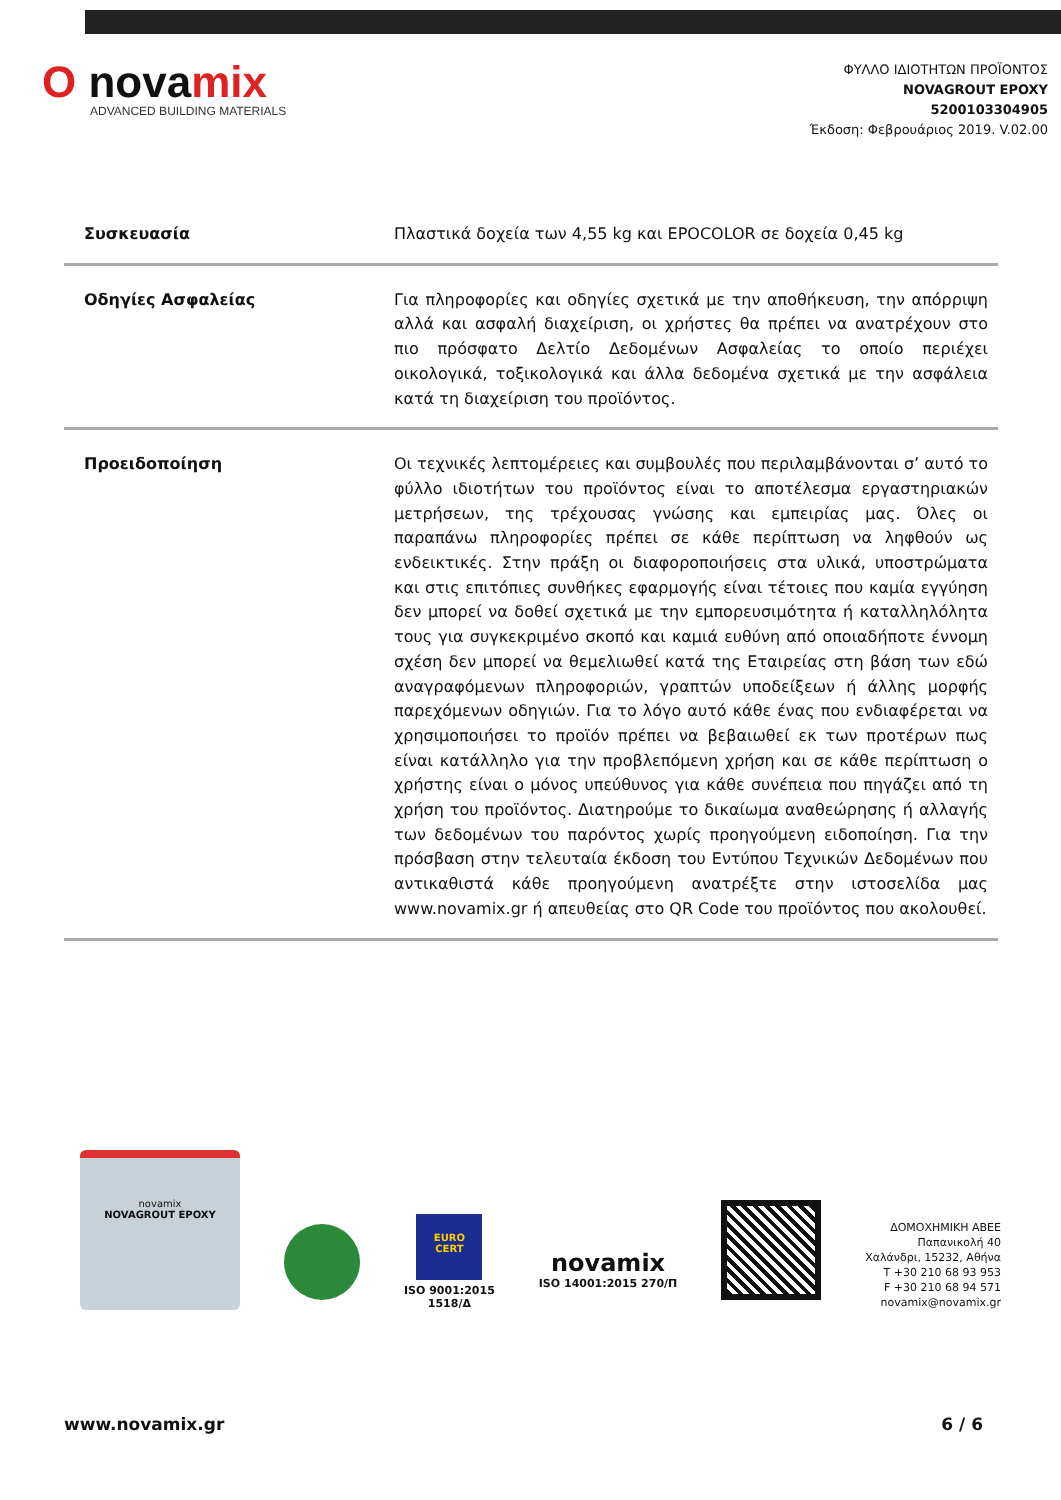O novamix
ADVANCED BUILDING MATERIALS
ΦΥΛΛΟ ΙΔΙΟΤΗΤΩΝ ΠΡΟΪΟΝΤΟΣ
NOVAGROUT EPOXY
5200103304905
Έκδοση: Φεβρουάριος 2019. V.02.00
| Συσκευασία | Πλαστικά δοχεία των 4,55 kg και EPOCOLOR σε δοχεία 0,45 kg |
| Οδηγίες Ασφαλείας | Για πληροφορίες και οδηγίες σχετικά με την αποθήκευση, την απόρριψη αλλά και ασφαλή διαχείριση, οι χρήστες θα πρέπει να ανατρέχουν στο πιο πρόσφατο Δελτίο Δεδομένων Ασφαλείας το οποίο περιέχει οικολογικά, τοξικολογικά και άλλα δεδομένα σχετικά με την ασφάλεια κατά τη διαχείριση του προϊόντος. |
| Προειδοποίηση | Οι τεχνικές λεπτομέρειες και συμβουλές που περιλαμβάνονται σ’ αυτό το φύλλο ιδιοτήτων του προϊόντος είναι το αποτέλεσμα εργαστηριακών μετρήσεων, της τρέχουσας γνώσης και εμπειρίας μας. Όλες οι παραπάνω πληροφορίες πρέπει σε κάθε περίπτωση να ληφθούν ως ενδεικτικές. Στην πράξη οι διαφοροποιήσεις στα υλικά, υποστρώματα και στις επιτόπιες συνθήκες εφαρμογής είναι τέτοιες που καμία εγγύηση δεν μπορεί να δοθεί σχετικά με την εμπορευσιμότητα ή καταλληλόλητα τους για συγκεκριμένο σκοπό και καμιά ευθύνη από οποιαδήποτε έννομη σχέση δεν μπορεί να θεμελιωθεί κατά της Εταιρείας στη βάση των εδώ αναγραφόμενων πληροφοριών, γραπτών υποδείξεων ή άλλης μορφής παρεχόμενων οδηγιών. Για το λόγο αυτό κάθε ένας που ενδιαφέρεται να χρησιμοποιήσει το προϊόν πρέπει να βεβαιωθεί εκ των προτέρων πως είναι κατάλληλο για την προβλεπόμενη χρήση και σε κάθε περίπτωση ο χρήστης είναι ο μόνος υπεύθυνος για κάθε συνέπεια που πηγάζει από τη χρήση του προϊόντος. Διατηρούμε το δικαίωμα αναθεώρησης ή αλλαγής των δεδομένων του παρόντος χωρίς προηγούμενη ειδοποίηση. Για την πρόσβαση στην τελευταία έκδοση του Εντύπου Τεχνικών Δεδομένων που αντικαθιστά κάθε προηγούμενη ανατρέξτε στην ιστοσελίδα μας www.novamix.gr ή απευθείας στο QR Code του προϊόντος που ακολουθεί. |
novamix
NOVAGROUT EPOXY
EURO
CERT
ISO 9001:2015
1518/Δ
novamix
ISO 14001:2015 270/Π
ΔΟΜΟΧΗΜΙΚΗ ΑΒΕΕ
Παπανικολή 40
Χαλάνδρι, 15232, Αθήνα
T +30 210 68 93 953
F +30 210 68 94 571
novamix@novamix.gr
www.novamix.gr 6 / 6